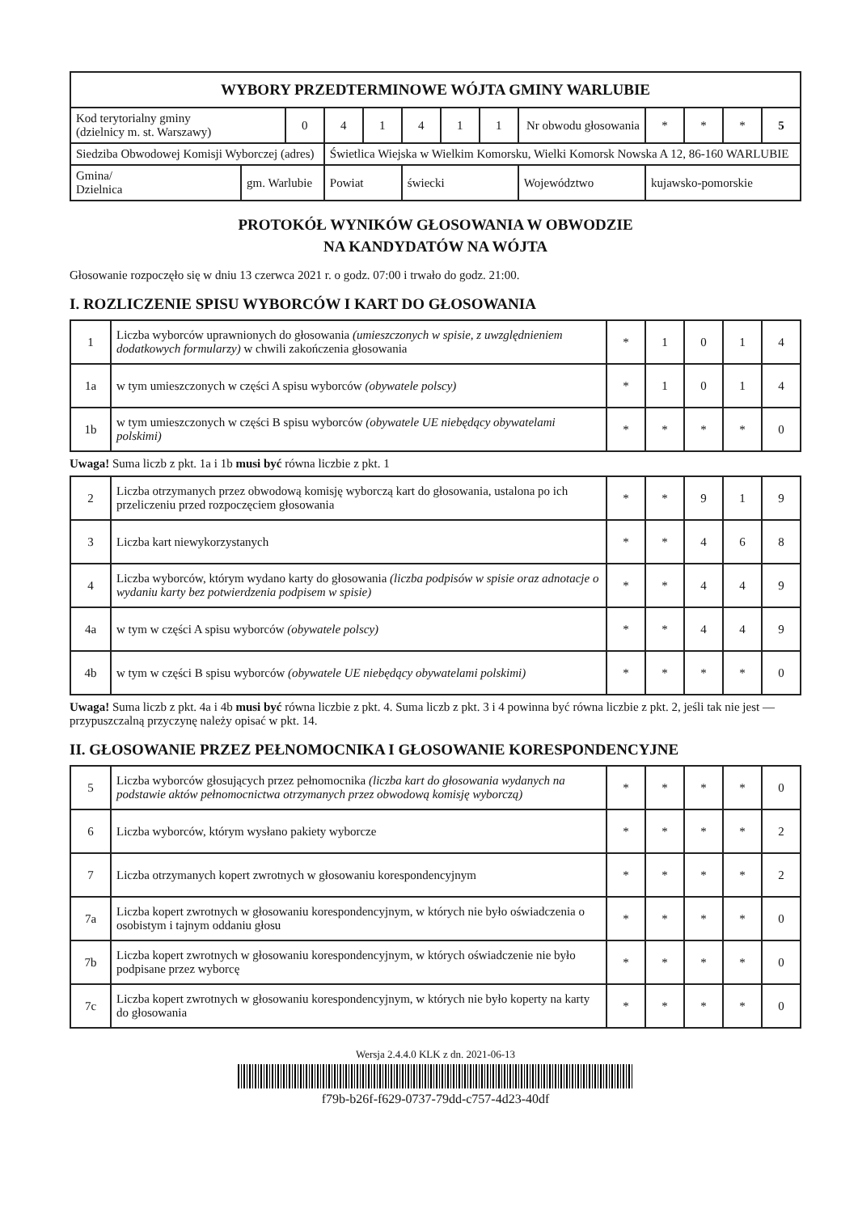| WYBORY PRZEDTERMINOWE WÓJTA GMINY WARLUBIE | | | | | | | | | | | | | |
| --- | --- | --- | --- | --- | --- | --- | --- | --- | --- | --- | --- | --- | --- |
| Kod terytorialny gminy (dzielnicy m. st. Warszawy) | | 0 | 4 | 1 | 4 | 1 | 1 | Nr obwodu głosowania | | * | * | * | 5 |
| Siedziba Obwodowej Komisji Wyborczej (adres) | | | Świetlica Wiejska w Wielkim Komorsku, Wielki Komorsk Nowska A 12, 86-160 WARLUBIE | | | | | | | | | | |
| Gmina/ Dzielnica | gm. Warlubie | | Powiat | | świecki | | | | Województwo | kujawsko-pomorskie | | | |
PROTOKÓŁ WYNIKÓW GŁOSOWANIA W OBWODZIE
NA KANDYDATÓW NA WÓJTA
Głosowanie rozpoczęło się w dniu 13 czerwca 2021 r. o godz. 07:00 i trwało do godz. 21:00.
I. ROZLICZENIE SPISU WYBORCÓW I KART DO GŁOSOWANIA
| 1 | Liczba wyborców uprawnionych do głosowania (umieszczonych w spisie, z uwzględnieniem dodatkowych formularzy) w chwili zakończenia głosowania | * | 1 | 0 | 1 | 4 |
| 1a | w tym umieszczonych w części A spisu wyborców (obywatele polscy) | * | 1 | 0 | 1 | 4 |
| 1b | w tym umieszczonych w części B spisu wyborców (obywatele UE niebędący obywatelami polskimi) | * | * | * | * | 0 |
Uwaga! Suma liczb z pkt. 1a i 1b musi być równa liczbie z pkt. 1
| 2 | Liczba otrzymanych przez obwodową komisję wyborczą kart do głosowania, ustalona po ich przeliczeniu przed rozpoczęciem głosowania | * | * | 9 | 1 | 9 |
| 3 | Liczba kart niewykorzystanych | * | * | 4 | 6 | 8 |
| 4 | Liczba wyborców, którym wydano karty do głosowania (liczba podpisów w spisie oraz adnotacje o wydaniu karty bez potwierdzenia podpisem w spisie) | * | * | 4 | 4 | 9 |
| 4a | w tym w części A spisu wyborców (obywatele polscy) | * | * | 4 | 4 | 9 |
| 4b | w tym w części B spisu wyborców (obywatele UE niebędący obywatelami polskimi) | * | * | * | * | 0 |
Uwaga! Suma liczb z pkt. 4a i 4b musi być równa liczbie z pkt. 4. Suma liczb z pkt. 3 i 4 powinna być równa liczbie z pkt. 2, jeśli tak nie jest — przypuszczalną przyczynę należy opisać w pkt. 14.
II. GŁOSOWANIE PRZEZ PEŁNOMOCNIKA I GŁOSOWANIE KORESPONDENCYJNE
| 5 | Liczba wyborców głosujących przez pełnomocnika (liczba kart do głosowania wydanych na podstawie aktów pełnomocnictwa otrzymanych przez obwodową komisję wyborczą) | * | * | * | * | 0 |
| 6 | Liczba wyborców, którym wysłano pakiety wyborcze | * | * | * | * | 2 |
| 7 | Liczba otrzymanych kopert zwrotnych w głosowaniu korespondencyjnym | * | * | * | * | 2 |
| 7a | Liczba kopert zwrotnych w głosowaniu korespondencyjnym, w których nie było oświadczenia o osobistym i tajnym oddaniu głosu | * | * | * | * | 0 |
| 7b | Liczba kopert zwrotnych w głosowaniu korespondencyjnym, w których oświadczenie nie było podpisane przez wyborcę | * | * | * | * | 0 |
| 7c | Liczba kopert zwrotnych w głosowaniu korespondencyjnym, w których nie było koperty na karty do głosowania | * | * | * | * | 0 |
Wersja 2.4.4.0 KLK z dn. 2021-06-13
f79b-b26f-f629-0737-79dd-c757-4d23-40df